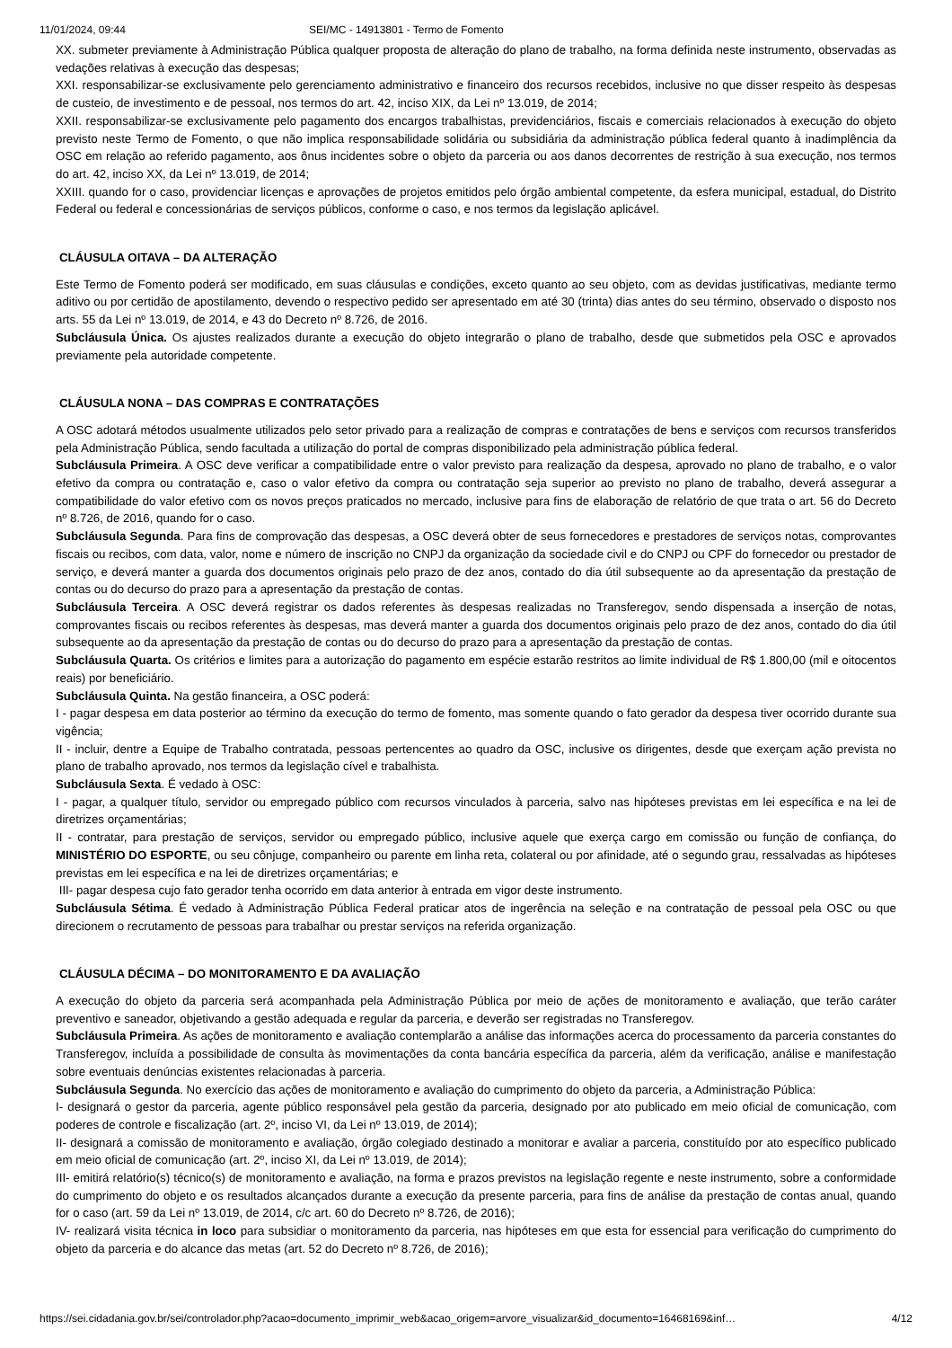11/01/2024, 09:44 SEI/MC - 14913801 - Termo de Fomento
XX. submeter previamente à Administração Pública qualquer proposta de alteração do plano de trabalho, na forma definida neste instrumento, observadas as vedações relativas à execução das despesas;
XXI. responsabilizar-se exclusivamente pelo gerenciamento administrativo e financeiro dos recursos recebidos, inclusive no que disser respeito às despesas de custeio, de investimento e de pessoal, nos termos do art. 42, inciso XIX, da Lei nº 13.019, de 2014;
XXII. responsabilizar-se exclusivamente pelo pagamento dos encargos trabalhistas, previdenciários, fiscais e comerciais relacionados à execução do objeto previsto neste Termo de Fomento, o que não implica responsabilidade solidária ou subsidiária da administração pública federal quanto à inadimplência da OSC em relação ao referido pagamento, aos ônus incidentes sobre o objeto da parceria ou aos danos decorrentes de restrição à sua execução, nos termos do art. 42, inciso XX, da Lei nº 13.019, de 2014;
XXIII. quando for o caso, providenciar licenças e aprovações de projetos emitidos pelo órgão ambiental competente, da esfera municipal, estadual, do Distrito Federal ou federal e concessionárias de serviços públicos, conforme o caso, e nos termos da legislação aplicável.
CLÁUSULA OITAVA – DA ALTERAÇÃO
Este Termo de Fomento poderá ser modificado, em suas cláusulas e condições, exceto quanto ao seu objeto, com as devidas justificativas, mediante termo aditivo ou por certidão de apostilamento, devendo o respectivo pedido ser apresentado em até 30 (trinta) dias antes do seu término, observado o disposto nos arts. 55 da Lei nº 13.019, de 2014, e 43 do Decreto nº 8.726, de 2016.
Subcláusula Única. Os ajustes realizados durante a execução do objeto integrarão o plano de trabalho, desde que submetidos pela OSC e aprovados previamente pela autoridade competente.
CLÁUSULA NONA – DAS COMPRAS E CONTRATAÇÕES
A OSC adotará métodos usualmente utilizados pelo setor privado para a realização de compras e contratações de bens e serviços com recursos transferidos pela Administração Pública, sendo facultada a utilização do portal de compras disponibilizado pela administração pública federal.
Subcláusula Primeira. A OSC deve verificar a compatibilidade entre o valor previsto para realização da despesa, aprovado no plano de trabalho, e o valor efetivo da compra ou contratação e, caso o valor efetivo da compra ou contratação seja superior ao previsto no plano de trabalho, deverá assegurar a compatibilidade do valor efetivo com os novos preços praticados no mercado, inclusive para fins de elaboração de relatório de que trata o art. 56 do Decreto nº 8.726, de 2016, quando for o caso.
Subcláusula Segunda. Para fins de comprovação das despesas, a OSC deverá obter de seus fornecedores e prestadores de serviços notas, comprovantes fiscais ou recibos, com data, valor, nome e número de inscrição no CNPJ da organização da sociedade civil e do CNPJ ou CPF do fornecedor ou prestador de serviço, e deverá manter a guarda dos documentos originais pelo prazo de dez anos, contado do dia útil subsequente ao da apresentação da prestação de contas ou do decurso do prazo para a apresentação da prestação de contas.
Subcláusula Terceira. A OSC deverá registrar os dados referentes às despesas realizadas no Transferegov, sendo dispensada a inserção de notas, comprovantes fiscais ou recibos referentes às despesas, mas deverá manter a guarda dos documentos originais pelo prazo de dez anos, contado do dia útil subsequente ao da apresentação da prestação de contas ou do decurso do prazo para a apresentação da prestação de contas.
Subcláusula Quarta. Os critérios e limites para a autorização do pagamento em espécie estarão restritos ao limite individual de R$ 1.800,00 (mil e oitocentos reais) por beneficiário.
Subcláusula Quinta. Na gestão financeira, a OSC poderá:
I - pagar despesa em data posterior ao término da execução do termo de fomento, mas somente quando o fato gerador da despesa tiver ocorrido durante sua vigência;
II - incluir, dentre a Equipe de Trabalho contratada, pessoas pertencentes ao quadro da OSC, inclusive os dirigentes, desde que exerçam ação prevista no plano de trabalho aprovado, nos termos da legislação cível e trabalhista.
Subcláusula Sexta. É vedado à OSC:
I - pagar, a qualquer título, servidor ou empregado público com recursos vinculados à parceria, salvo nas hipóteses previstas em lei específica e na lei de diretrizes orçamentárias;
II - contratar, para prestação de serviços, servidor ou empregado público, inclusive aquele que exerça cargo em comissão ou função de confiança, do MINISTÉRIO DO ESPORTE, ou seu cônjuge, companheiro ou parente em linha reta, colateral ou por afinidade, até o segundo grau, ressalvadas as hipóteses previstas em lei específica e na lei de diretrizes orçamentárias; e
III- pagar despesa cujo fato gerador tenha ocorrido em data anterior à entrada em vigor deste instrumento.
Subcláusula Sétima. É vedado à Administração Pública Federal praticar atos de ingerência na seleção e na contratação de pessoal pela OSC ou que direcionem o recrutamento de pessoas para trabalhar ou prestar serviços na referida organização.
CLÁUSULA DÉCIMA – DO MONITORAMENTO E DA AVALIAÇÃO
A execução do objeto da parceria será acompanhada pela Administração Pública por meio de ações de monitoramento e avaliação, que terão caráter preventivo e saneador, objetivando a gestão adequada e regular da parceria, e deverão ser registradas no Transferegov.
Subcláusula Primeira. As ações de monitoramento e avaliação contemplarão a análise das informações acerca do processamento da parceria constantes do Transferegov, incluída a possibilidade de consulta às movimentações da conta bancária específica da parceria, além da verificação, análise e manifestação sobre eventuais denúncias existentes relacionadas à parceria.
Subcláusula Segunda. No exercício das ações de monitoramento e avaliação do cumprimento do objeto da parceria, a Administração Pública:
I- designará o gestor da parceria, agente público responsável pela gestão da parceria, designado por ato publicado em meio oficial de comunicação, com poderes de controle e fiscalização (art. 2º, inciso VI, da Lei nº 13.019, de 2014);
II- designará a comissão de monitoramento e avaliação, órgão colegiado destinado a monitorar e avaliar a parceria, constituído por ato específico publicado em meio oficial de comunicação (art. 2º, inciso XI, da Lei nº 13.019, de 2014);
III- emitirá relatório(s) técnico(s) de monitoramento e avaliação, na forma e prazos previstos na legislação regente e neste instrumento, sobre a conformidade do cumprimento do objeto e os resultados alcançados durante a execução da presente parceria, para fins de análise da prestação de contas anual, quando for o caso (art. 59 da Lei nº 13.019, de 2014, c/c art. 60 do Decreto nº 8.726, de 2016);
IV- realizará visita técnica in loco para subsidiar o monitoramento da parceria, nas hipóteses em que esta for essencial para verificação do cumprimento do objeto da parceria e do alcance das metas (art. 52 do Decreto nº 8.726, de 2016);
https://sei.cidadania.gov.br/sei/controlador.php?acao=documento_imprimir_web&acao_origem=arvore_visualizar&id_documento=16468169&inf… 4/12